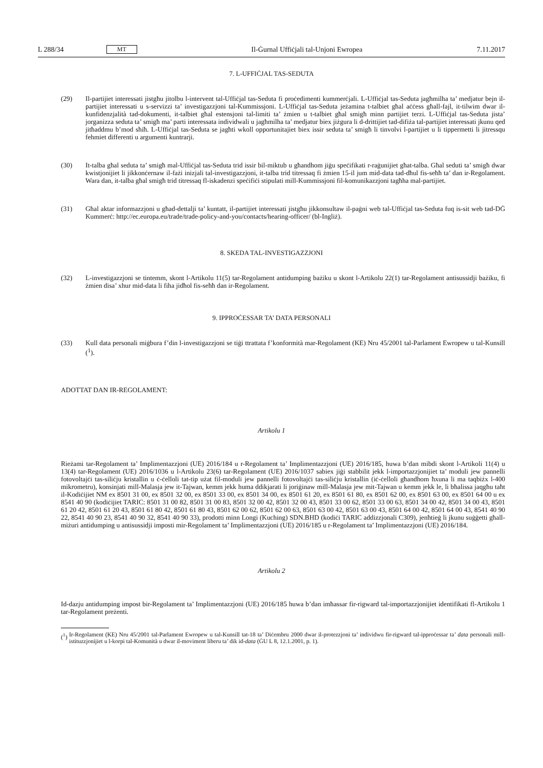L 288/34 MT Il-Ġurnal Uffiċjali tal-Unjoni Ewropea 7.11.2017
7. L-UFFIĊJAL TAS-SEDUTA
(29) Il-partijiet interessati jistgħu jitolbu l-intervent tal-Uffiċjal tas-Seduta fi proċedimenti kummerċjali. L-Uffiċjal tas-Seduta jagħmilha ta’ medjatur bejn il-partijiet interessati u s-servizzi ta’ investigazzjoni tal-Kummissjoni. L-Uffiċjal tas-Seduta jeżamina t-talbiet għal aċċess għall-fajl, it-tilwim dwar il-kunfidenzjalità tad-dokumenti, it-talbiet għal estensjoni tal-limiti ta’ żmien u t-talbiet għal smigħ minn partijiet terzi. L-Uffiċjal tas-Seduta jista’ jorganizza seduta ta’ smigħ ma’ parti interessata individwali u jagħmilha ta’ medjatur biex jiżgura li d-drittijiet tad-difiża tal-partijiet interessati jkunu qed jitħaddmu b’mod sħiħ. L-Uffiċjal tas-Seduta se jagħti wkoll opportunitajiet biex issir seduta ta’ smigħ li tinvolvi l-partijiet u li tippermetti li jitressqu fehmiet differenti u argumenti kuntrarji.
(30) It-talba għal seduta ta’ smigħ mal-Uffiċjal tas-Seduta trid issir bil-miktub u għandhom jiġu speċifikati r-raġunijiet għat-talba. Għal seduti ta’ smigħ dwar kwistjonijiet li jikkonċernaw il-fażi inizjali tal-investigazzjoni, it-talba trid titressaq fi żmien 15-il jum mid-data tad-dħul fis-seħħ ta’ dan ir-Regolament. Wara dan, it-talba għal smigħ trid titressaq fl-iskadenzi speċifiċi stipulati mill-Kummissjoni fil-komunikazzjoni tagħha mal-partijiet.
(31) Għal aktar informazzjoni u għad-dettalji ta’ kuntatt, il-partijiet interessati jistgħu jikkonsultaw il-paġni web tal-Uffiċjal tas-Seduta fuq is-sit web tad-DĠ Kummerċ: http://ec.europa.eu/trade/trade-policy-and-you/contacts/hearing-officer/ (bl-Ingliż).
8. SKEDA TAL-INVESTIGAZZJONI
(32) L-investigazzjoni se tintemm, skont l-Artikolu 11(5) tar-Regolament antidumping bażiku u skont l-Artikolu 22(1) tar-Regolament antisussidji bażiku, fi żmien disa’ xhur mid-data li fiha jidħol fis-seħħ dan ir-Regolament.
9. IPPROĊESSAR TA’ DATA PERSONALI
(33) Kull data personali miġbura f’din l-investigazzjoni se tiġi ttrattata f’konformità mar-Regolament (KE) Nru 45/2001 tal-Parlament Ewropew u tal-Kunsill (<sup>1</sup>).
ADOTTAT DAN IR-REGOLAMENT:
Artikolu 1
Rieżami tar-Regolament ta’ Implimentazzjoni (UE) 2016/184 u r-Regolament ta’ Implimentazzjoni (UE) 2016/185, huwa b’dan mibdi skont l-Artikoli 11(4) u 13(4) tar-Regolament (UE) 2016/1036 u l-Artikolu 23(6) tar-Regolament (UE) 2016/1037 sabiex jiġi stabbilit jekk l-importazzjonijiet ta’ moduli jew pannelli fotovoltajċi tas-siliċju kristallin u ċ-ċelloli tat-tip użat fil-moduli jew pannelli fotovoltajċi tas-siliċju kristallin (iċ-ċelloli għandhom ħxuna li ma taqbiżx l-400 mikrometru), konsinjati mill-Malasja jew it-Tajwan, kemm jekk huma ddikjarati li joriġinaw mill-Malasja jew mit-Tajwan u kemm jekk le, li bħalissa jaqgħu taħt il-Kodiċijiet NM ex 8501 31 00, ex 8501 32 00, ex 8501 33 00, ex 8501 34 00, ex 8501 61 20, ex 8501 61 80, ex 8501 62 00, ex 8501 63 00, ex 8501 64 00 u ex 8541 40 90 (kodiċijiet TARIC: 8501 31 00 82, 8501 31 00 83, 8501 32 00 42, 8501 32 00 43, 8501 33 00 62, 8501 33 00 63, 8501 34 00 42, 8501 34 00 43, 8501 61 20 42, 8501 61 20 43, 8501 61 80 42, 8501 61 80 43, 8501 62 00 62, 8501 62 00 63, 8501 63 00 42, 8501 63 00 43, 8501 64 00 42, 8501 64 00 43, 8541 40 90 22, 8541 40 90 23, 8541 40 90 32, 8541 40 90 33), prodotti minn Longi (Kuching) SDN.BHD (kodiċi TARIC addizzjonali C309), jenħtieġ li jkunu suġġetti għall-miżuri antidumping u antisussidji imposti mir-Regolament ta’ Implimentazzjoni (UE) 2016/185 u r-Regolament ta’ Implimentazzjoni (UE) 2016/184.
Artikolu 2
Id-dazju antidumping impost bir-Regolament ta’ Implimentazzjoni (UE) 2016/185 huwa b’dan imħassar fir-rigward tal-importazzjonijiet identifikati fl-Artikolu 1 tar-Regolament preżenti.
(<sup>1</sup>)
Ir-Regolament (KE) Nru 45/2001 tal-Parlament Ewropew u tal-Kunsill tat-18 ta’ Diċembru 2000 dwar il-protezzjoni ta’ individwu fir-rigward tal-ipproċessar ta’ data personali mill-istituzzjonijiet u l-korpi tal-Komunità u dwar il-moviment liberu ta’ dik id-data (ĠU L 8, 12.1.2001, p. 1).